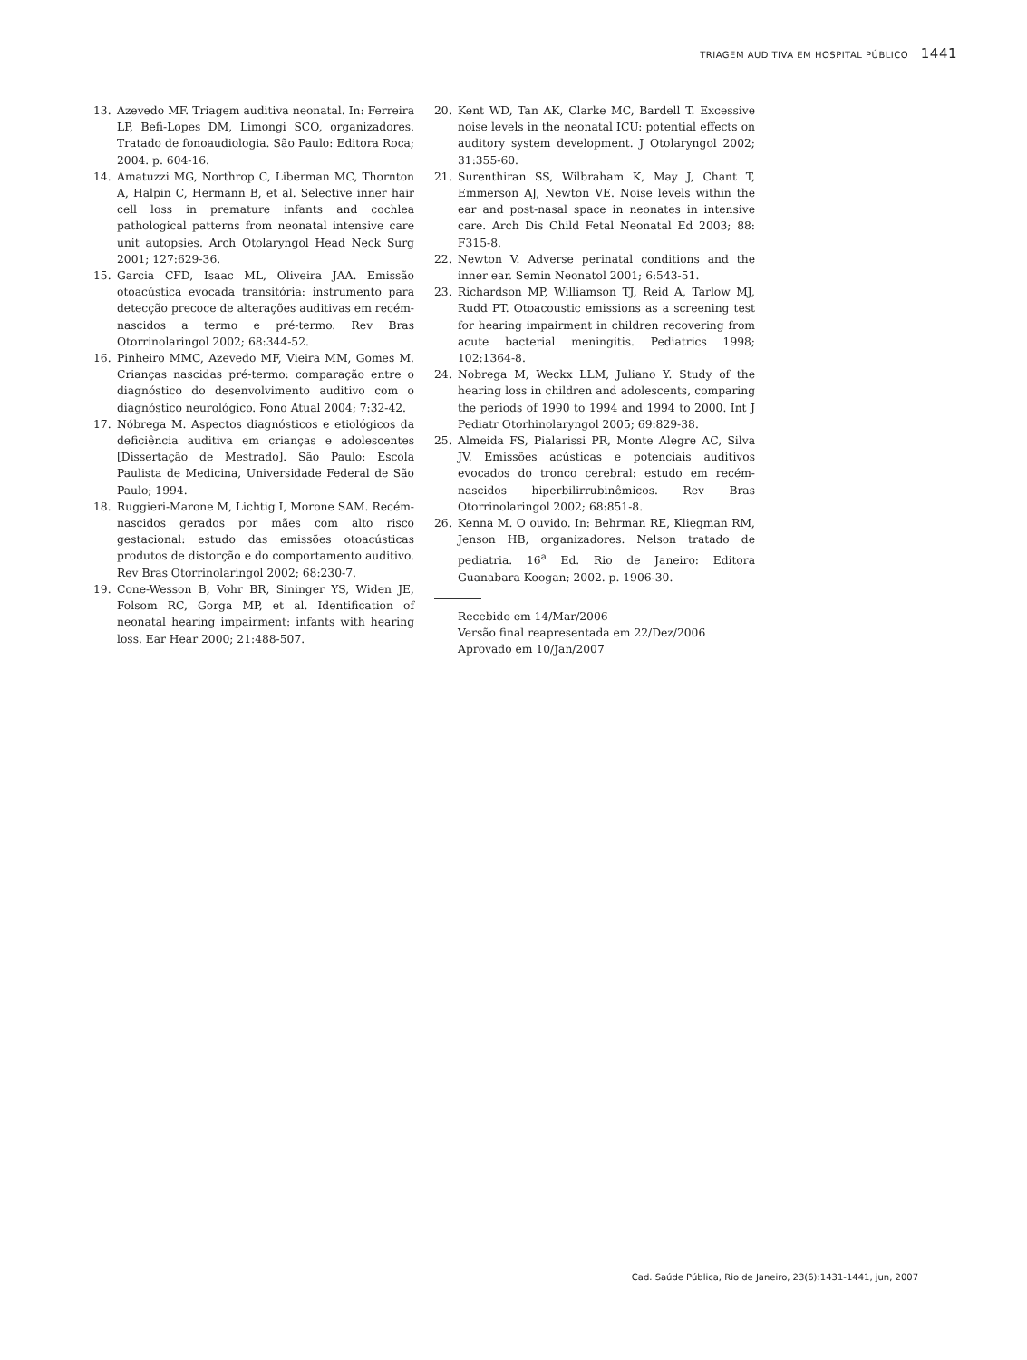TRIAGEM AUDITIVA EM HOSPITAL PÚBLICO 1441
13. Azevedo MF. Triagem auditiva neonatal. In: Ferreira LP, Befi-Lopes DM, Limongi SCO, organizadores. Tratado de fonoaudiologia. São Paulo: Editora Roca; 2004. p. 604-16.
14. Amatuzzi MG, Northrop C, Liberman MC, Thornton A, Halpin C, Hermann B, et al. Selective inner hair cell loss in premature infants and cochlea pathological patterns from neonatal intensive care unit autopsies. Arch Otolaryngol Head Neck Surg 2001; 127:629-36.
15. Garcia CFD, Isaac ML, Oliveira JAA. Emissão otoacústica evocada transitória: instrumento para detecção precoce de alterações auditivas em recém-nascidos a termo e pré-termo. Rev Bras Otorrinolaringol 2002; 68:344-52.
16. Pinheiro MMC, Azevedo MF, Vieira MM, Gomes M. Crianças nascidas pré-termo: comparação entre o diagnóstico do desenvolvimento auditivo com o diagnóstico neurológico. Fono Atual 2004; 7:32-42.
17. Nóbrega M. Aspectos diagnósticos e etiológicos da deficiência auditiva em crianças e adolescentes [Dissertação de Mestrado]. São Paulo: Escola Paulista de Medicina, Universidade Federal de São Paulo; 1994.
18. Ruggieri-Marone M, Lichtig I, Morone SAM. Recém-nascidos gerados por mães com alto risco gestacional: estudo das emissões otoacústicas produtos de distorção e do comportamento auditivo. Rev Bras Otorrinolaringol 2002; 68:230-7.
19. Cone-Wesson B, Vohr BR, Sininger YS, Widen JE, Folsom RC, Gorga MP, et al. Identification of neonatal hearing impairment: infants with hearing loss. Ear Hear 2000; 21:488-507.
20. Kent WD, Tan AK, Clarke MC, Bardell T. Excessive noise levels in the neonatal ICU: potential effects on auditory system development. J Otolaryngol 2002; 31:355-60.
21. Surenthiran SS, Wilbraham K, May J, Chant T, Emmerson AJ, Newton VE. Noise levels within the ear and post-nasal space in neonates in intensive care. Arch Dis Child Fetal Neonatal Ed 2003; 88: F315-8.
22. Newton V. Adverse perinatal conditions and the inner ear. Semin Neonatol 2001; 6:543-51.
23. Richardson MP, Williamson TJ, Reid A, Tarlow MJ, Rudd PT. Otoacoustic emissions as a screening test for hearing impairment in children recovering from acute bacterial meningitis. Pediatrics 1998; 102:1364-8.
24. Nobrega M, Weckx LLM, Juliano Y. Study of the hearing loss in children and adolescents, comparing the periods of 1990 to 1994 and 1994 to 2000. Int J Pediatr Otorhinolaryngol 2005; 69:829-38.
25. Almeida FS, Pialarissi PR, Monte Alegre AC, Silva JV. Emissões acústicas e potenciais auditivos evocados do tronco cerebral: estudo em recém-nascidos hiperbilirrubinêmicos. Rev Bras Otorrinolaringol 2002; 68:851-8.
26. Kenna M. O ouvido. In: Behrman RE, Kliegman RM, Jenson HB, organizadores. Nelson tratado de pediatria. 16<sup>a</sup> Ed. Rio de Janeiro: Editora Guanabara Koogan; 2002. p. 1906-30.
Recebido em 14/Mar/2006
Versão final reapresentada em 22/Dez/2006
Aprovado em 10/Jan/2007
Cad. Saúde Pública, Rio de Janeiro, 23(6):1431-1441, jun, 2007